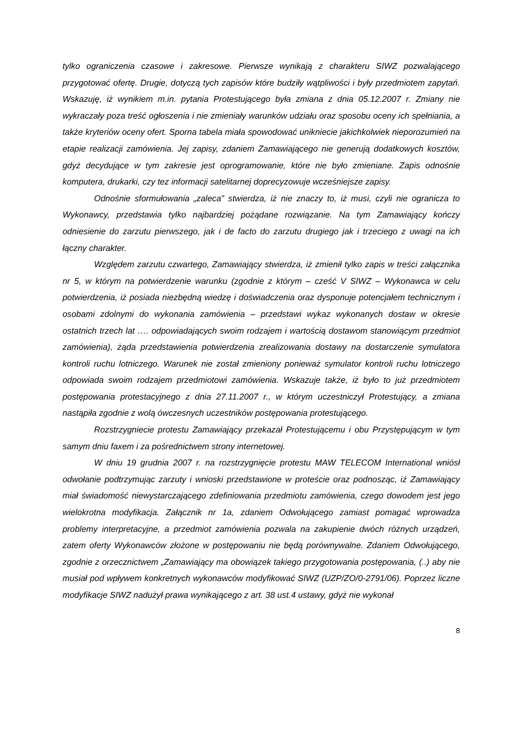tylko ograniczenia czasowe i zakresowe. Pierwsze wynikają z charakteru SIWZ pozwalającego przygotować ofertę. Drugie, dotyczą tych zapisów które budziły wątpliwości i były przedmiotem zapytań. Wskazuję, iż wynikiem m.in. pytania Protestującego była zmiana z dnia 05.12.2007 r. Zmiany nie wykraczały poza treść ogłoszenia i nie zmieniały warunków udziału oraz sposobu oceny ich spełniania, a także kryteriów oceny ofert. Sporna tabela miała spowodować unikniecie jakichkolwiek nieporozumień na etapie realizacji zamówienia. Jej zapisy, zdaniem Zamawiającego nie generują dodatkowych kosztów, gdyż decydujące w tym zakresie jest oprogramowanie, które nie było zmieniane. Zapis odnośnie komputera, drukarki, czy tez informacji satelitarnej doprecyzowuje wcześniejsze zapisy.
Odnośnie sformułowania „zaleca” stwierdza, iż nie znaczy to, iż musi, czyli nie ogranicza to Wykonawcy, przedstawia tylko najbardziej pożądane rozwiązanie. Na tym Zamawiający kończy odniesienie do zarzutu pierwszego, jak i de facto do zarzutu drugiego jak i trzeciego z uwagi na ich łączny charakter.
Względem zarzutu czwartego, Zamawiający stwierdza, iż zmienił tylko zapis w treści załącznika nr 5, w którym na potwierdzenie warunku (zgodnie z którym – cześć V SIWZ – Wykonawca w celu potwierdzenia, iż posiada niezbędną wiedzę i doświadczenia oraz dysponuje potencjałem technicznym i osobami zdolnymi do wykonania zamówienia – przedstawi wykaz wykonanych dostaw w okresie ostatnich trzech lat …. odpowiadających swoim rodzajem i wartością dostawom stanowiącym przedmiot zamówienia), żąda przedstawienia potwierdzenia zrealizowania dostawy na dostarczenie symulatora kontroli ruchu lotniczego. Warunek nie został zmieniony ponieważ symulator kontroli ruchu lotniczego odpowiada swoim rodzajem przedmiotowi zamówienia. Wskazuje także, iż było to już przedmiotem postępowania protestacyjnego z dnia 27.11.2007 r., w którym uczestniczył Protestujący, a zmiana nastąpiła zgodnie z wolą ówczesnych uczestników postępowania protestującego.
Rozstrzygniecie protestu Zamawiający przekazał Protestującemu i obu Przystępującym w tym samym dniu faxem i za pośrednictwem strony internetowej.
W dniu 19 grudnia 2007 r. na rozstrzygnięcie protestu MAW TELECOM International wniósł odwołanie podtrzymując zarzuty i wnioski przedstawione w proteście oraz podnosząc, iż Zamawiający miał świadomość niewystarczającego zdefiniowania przedmiotu zamówienia, czego dowodem jest jego wielokrotna modyfikacja. Załącznik nr 1a, zdaniem Odwołującego zamiast pomagać wprowadza problemy interpretacyjne, a przedmiot zamówienia pozwala na zakupienie dwóch różnych urządzeń, zatem oferty Wykonawców złożone w postępowaniu nie będą porównywalne. Zdaniem Odwołującego, zgodnie z orzecznictwem „Zamawiający ma obowiązek takiego przygotowania postępowania, (..) aby nie musiał pod wpływem konkretnych wykonawców modyfikować SIWZ (UZP/ZO/0-2791/06). Poprzez liczne modyfikacje SIWZ nadużył prawa wynikającego z art. 38 ust.4 ustawy, gdyż nie wykonał
8